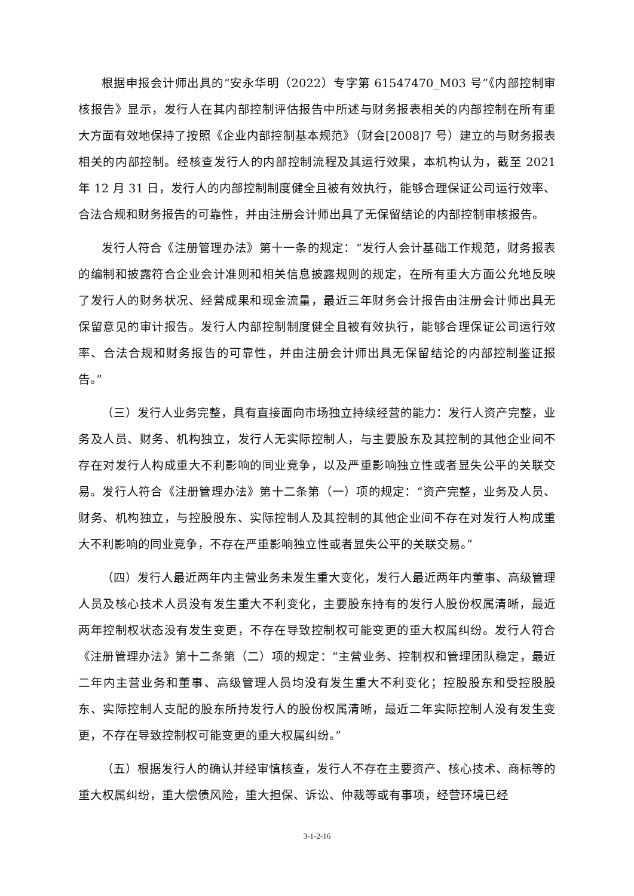根据申报会计师出具的“安永华明（2022）专字第 61547470_M03 号”《内部控制审核报告》显示，发行人在其内部控制评估报告中所述与财务报表相关的内部控制在所有重大方面有效地保持了按照《企业内部控制基本规范》（财会[2008]7 号）建立的与财务报表相关的内部控制。经核查发行人的内部控制流程及其运行效果，本机构认为，截至 2021 年 12 月 31 日，发行人的内部控制制度健全且被有效执行，能够合理保证公司运行效率、合法合规和财务报告的可靠性，并由注册会计师出具了无保留结论的内部控制审核报告。
发行人符合《注册管理办法》第十一条的规定：“发行人会计基础工作规范，财务报表的编制和披露符合企业会计准则和相关信息披露规则的规定，在所有重大方面公允地反映了发行人的财务状况、经营成果和现金流量，最近三年财务会计报告由注册会计师出具无保留意见的审计报告。发行人内部控制制度健全且被有效执行，能够合理保证公司运行效率、合法合规和财务报告的可靠性，并由注册会计师出具无保留结论的内部控制鉴证报告。”
（三）发行人业务完整，具有直接面向市场独立持续经营的能力：发行人资产完整，业务及人员、财务、机构独立，发行人无实际控制人，与主要股东及其控制的其他企业间不存在对发行人构成重大不利影响的同业竞争，以及严重影响独立性或者显失公平的关联交易。发行人符合《注册管理办法》第十二条第（一）项的规定：“资产完整，业务及人员、财务、机构独立，与控股股东、实际控制人及其控制的其他企业间不存在对发行人构成重大不利影响的同业竞争，不存在严重影响独立性或者显失公平的关联交易。”
（四）发行人最近两年内主营业务未发生重大变化，发行人最近两年内董事、高级管理人员及核心技术人员没有发生重大不利变化，主要股东持有的发行人股份权属清晰，最近两年控制权状态没有发生变更，不存在导致控制权可能变更的重大权属纠纷。发行人符合《注册管理办法》第十二条第（二）项的规定：“主营业务、控制权和管理团队稳定，最近二年内主营业务和董事、高级管理人员均没有发生重大不利变化；控股股东和受控股股东、实际控制人支配的股东所持发行人的股份权属清晰，最近二年实际控制人没有发生变更，不存在导致控制权可能变更的重大权属纠纷。”
（五）根据发行人的确认并经审慎核查，发行人不存在主要资产、核心技术、商标等的重大权属纠纷，重大偿债风险，重大担保、诉讼、仲裁等或有事项，经营环境已经
3-1-2-16